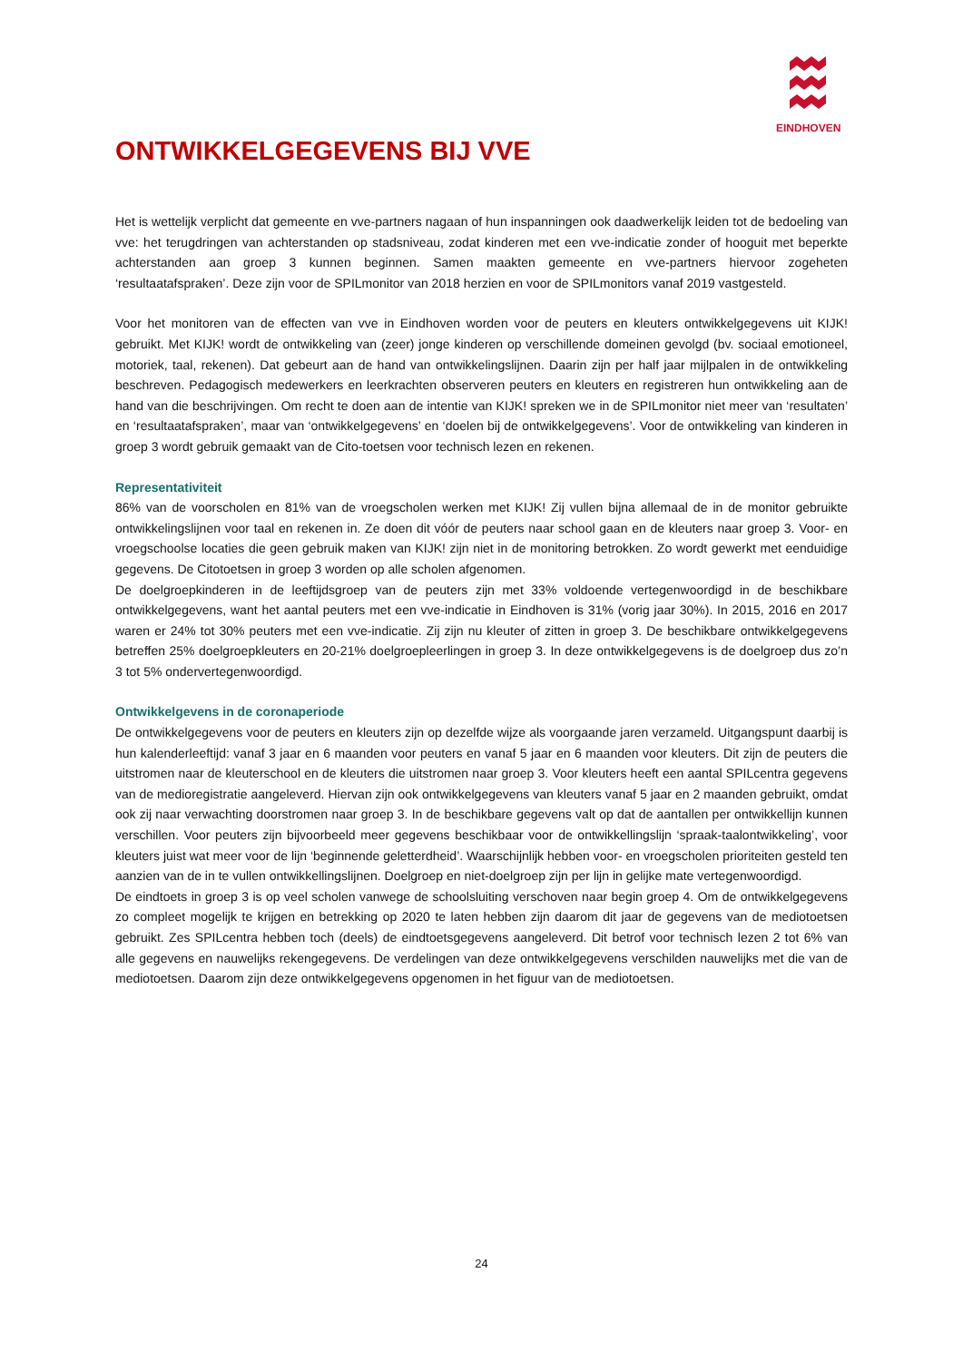EINDHOVEN
ONTWIKKELGEGEVENS BIJ VVE
Het is wettelijk verplicht dat gemeente en vve-partners nagaan of hun inspanningen ook daadwerkelijk leiden tot de bedoeling van vve: het terugdringen van achterstanden op stadsniveau, zodat kinderen met een vve-indicatie zonder of hooguit met beperkte achterstanden aan groep 3 kunnen beginnen. Samen maakten gemeente en vve-partners hiervoor zogeheten ‘resultaatafspraken’. Deze zijn voor de SPILmonitor van 2018 herzien en voor de SPILmonitors vanaf 2019 vastgesteld.
Voor het monitoren van de effecten van vve in Eindhoven worden voor de peuters en kleuters ontwikkelgegevens uit KIJK! gebruikt. Met KIJK! wordt de ontwikkeling van (zeer) jonge kinderen op verschillende domeinen gevolgd (bv. sociaal emotioneel, motoriek, taal, rekenen). Dat gebeurt aan de hand van ontwikkelingslijnen. Daarin zijn per half jaar mijlpalen in de ontwikkeling beschreven. Pedagogisch medewerkers en leerkrachten observeren peuters en kleuters en registreren hun ontwikkeling aan de hand van die beschrijvingen. Om recht te doen aan de intentie van KIJK! spreken we in de SPILmonitor niet meer van ‘resultaten’ en ‘resultaatafspraken’, maar van ‘ontwikkelgegevens’ en ‘doelen bij de ontwikkelgegevens’. Voor de ontwikkeling van kinderen in groep 3 wordt gebruik gemaakt van de Cito-toetsen voor technisch lezen en rekenen.
Representativiteit
86% van de voorscholen en 81% van de vroegscholen werken met KIJK! Zij vullen bijna allemaal de in de monitor gebruikte ontwikkelingslijnen voor taal en rekenen in. Ze doen dit vóór de peuters naar school gaan en de kleuters naar groep 3. Voor- en vroegschoolse locaties die geen gebruik maken van KIJK! zijn niet in de monitoring betrokken. Zo wordt gewerkt met eenduidige gegevens. De Citotoetsen in groep 3 worden op alle scholen afgenomen.
De doelgroepkinderen in de leeftijdsgroep van de peuters zijn met 33% voldoende vertegenwoordigd in de beschikbare ontwikkelgegevens, want het aantal peuters met een vve-indicatie in Eindhoven is 31% (vorig jaar 30%). In 2015, 2016 en 2017 waren er 24% tot 30% peuters met een vve-indicatie. Zij zijn nu kleuter of zitten in groep 3. De beschikbare ontwikkelgegevens betreffen 25% doelgroepkleuters en 20-21% doelgroepleerlingen in groep 3. In deze ontwikkelgegevens is de doelgroep dus zo’n 3 tot 5% ondervertegenwoordigd.
Ontwikkelgevens in de coronaperiode
De ontwikkelgegevens voor de peuters en kleuters zijn op dezelfde wijze als voorgaande jaren verzameld. Uitgangspunt daarbij is hun kalenderleeftijd: vanaf 3 jaar en 6 maanden voor peuters en vanaf 5 jaar en 6 maanden voor kleuters. Dit zijn de peuters die uitstromen naar de kleuterschool en de kleuters die uitstromen naar groep 3. Voor kleuters heeft een aantal SPILcentra gegevens van de medioregistratie aangeleverd. Hiervan zijn ook ontwikkelgegevens van kleuters vanaf 5 jaar en 2 maanden gebruikt, omdat ook zij naar verwachting doorstromen naar groep 3. In de beschikbare gegevens valt op dat de aantallen per ontwikkellijn kunnen verschillen. Voor peuters zijn bijvoorbeeld meer gegevens beschikbaar voor de ontwikkellingslijn ‘spraak-taalontwikkeling’, voor kleuters juist wat meer voor de lijn ‘beginnende geletterdheid’. Waarschijnlijk hebben voor- en vroegscholen prioriteiten gesteld ten aanzien van de in te vullen ontwikkellingslijnen. Doelgroep en niet-doelgroep zijn per lijn in gelijke mate vertegenwoordigd.
De eindtoets in groep 3 is op veel scholen vanwege de schoolsluiting verschoven naar begin groep 4. Om de ontwikkelgegevens zo compleet mogelijk te krijgen en betrekking op 2020 te laten hebben zijn daarom dit jaar de gegevens van de mediotoetsen gebruikt. Zes SPILcentra hebben toch (deels) de eindtoetsgegevens aangeleverd. Dit betrof voor technisch lezen 2 tot 6% van alle gegevens en nauwelijks rekengegevens. De verdelingen van deze ontwikkelgegevens verschilden nauwelijks met die van de mediotoetsen. Daarom zijn deze ontwikkelgegevens opgenomen in het figuur van de mediotoetsen.
24